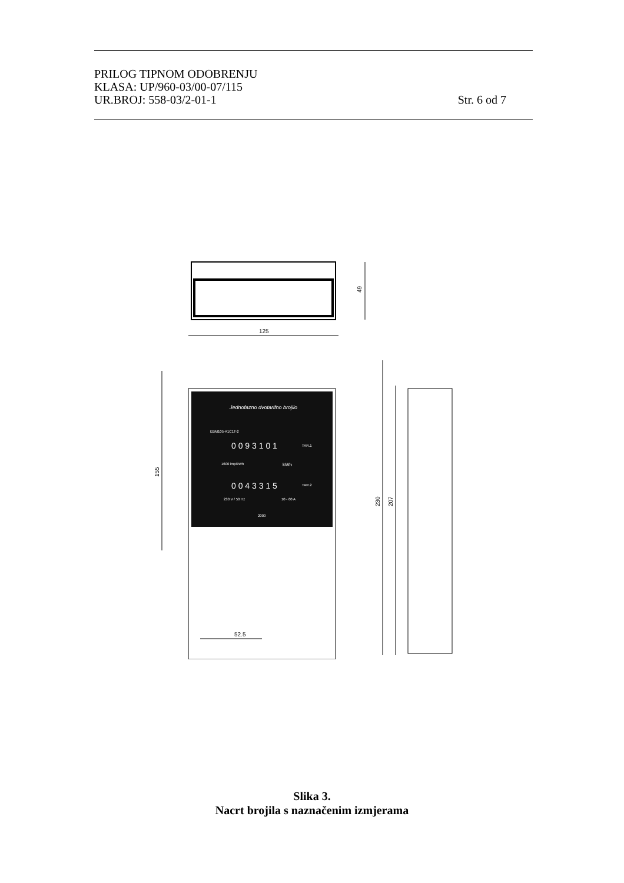PRILOG TIPNOM ODOBRENJU
KLASA: UP/960-03/00-07/115
UR.BROJ: 558-03/2-01-1 Str. 6 od 7
49
125
Jednofazno dvotarifno brojilo
EBM105-A1C1T-2
0 0 9 3 1 0 1
TAR.1
0 0 4 3 3 1 5
TAR.2
kWh
1600 imp/kWh
230 V / 50 Hz
10 - 60 A
2000
155
52.5
230
207
Slika 3.
Nacrt brojila s naznačenim izmjerama